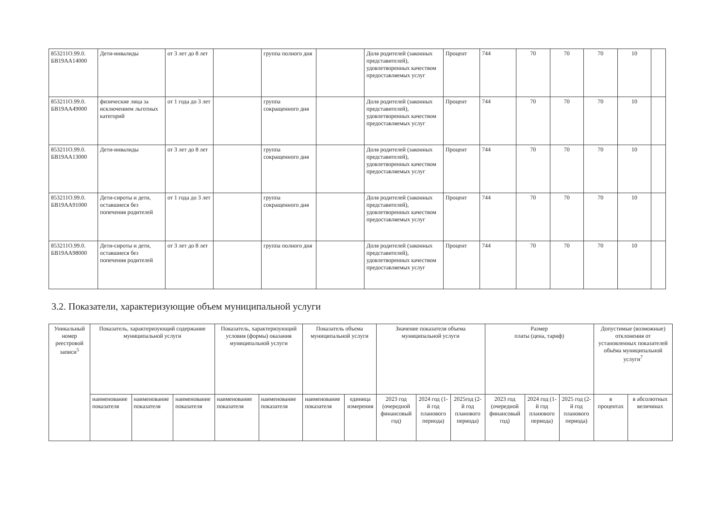| 853211О.99.0. БВ19АА14000 | Дети-инвалиды | от 3 лет до 8 лет | | группа полного дня | | Доля родителей (законных представителей), удовлетворенных качеством предоставляемых услуг | Процент | 744 | 70 | 70 | 70 | 10 | |
| 853211О.99.0. БВ19АА49000 | физические лица за исключением льготных категорий | от 1 года до 3 лет | | группа сокращенного дня | | Доля родителей (законных представителей), удовлетворенных качеством предоставляемых услуг | Процент | 744 | 70 | 70 | 70 | 10 | |
| 853211О.99.0. БВ19АА13000 | Дети-инвалиды | от 3 лет до 8 лет | | группа сокращенного дня | | Доля родителей (законных представителей), удовлетворенных качеством предоставляемых услуг | Процент | 744 | 70 | 70 | 70 | 10 | |
| 853211О.99.0. БВ19АА91000 | Дети-сироты и дети, оставшиеся без попечения родителей | от 1 года до 3 лет | | группа сокращенного дня | | Доля родителей (законных представителей), удовлетворенных качеством предоставляемых услуг | Процент | 744 | 70 | 70 | 70 | 10 | |
| 853211О.99.0. БВ19АА98000 | Дети-сироты и дети, оставшиеся без попечения родителей | от 3 лет до 8 лет | | группа полного дня | | Доля родителей (законных представителей), удовлетворенных качеством предоставляемых услуг | Процент | 744 | 70 | 70 | 70 | 10 | |
3.2. Показатели, характеризующие объем муниципальной услуги
| Уникальный номер реестровой записи<sup>5</sup> | Показатель, характеризующий содержание муниципальной услуги | | | Показатель, характеризующий условия (формы) оказания муниципальной услуги | | Показатель объема муниципальной услуги | | Значение показателя объема муниципальной услуги | | | Размер платы (цена, тариф) | | | Допустимые (возможные) отклонения от установленных показателей объёма муниципальной услуги<sup>7</sup> | |
| --- | --- | --- | --- | --- | --- | --- | --- | --- | --- | --- | --- | --- | --- | --- | --- |
| | наименование показателя | наименование показателя | наименование показателя | наименование показателя | наименование показателя | наименование показателя | единица измерения | 2023 год (очередной финансовый год) | 2024 год (1-й год планового периода) | 2025год (2-й год планового периода) | 2023 год (очередной финансовый год) | 2024 год (1-й год планового периода) | 2025 год (2-й год планового периода) | в процентах | в абсолютных величинах |